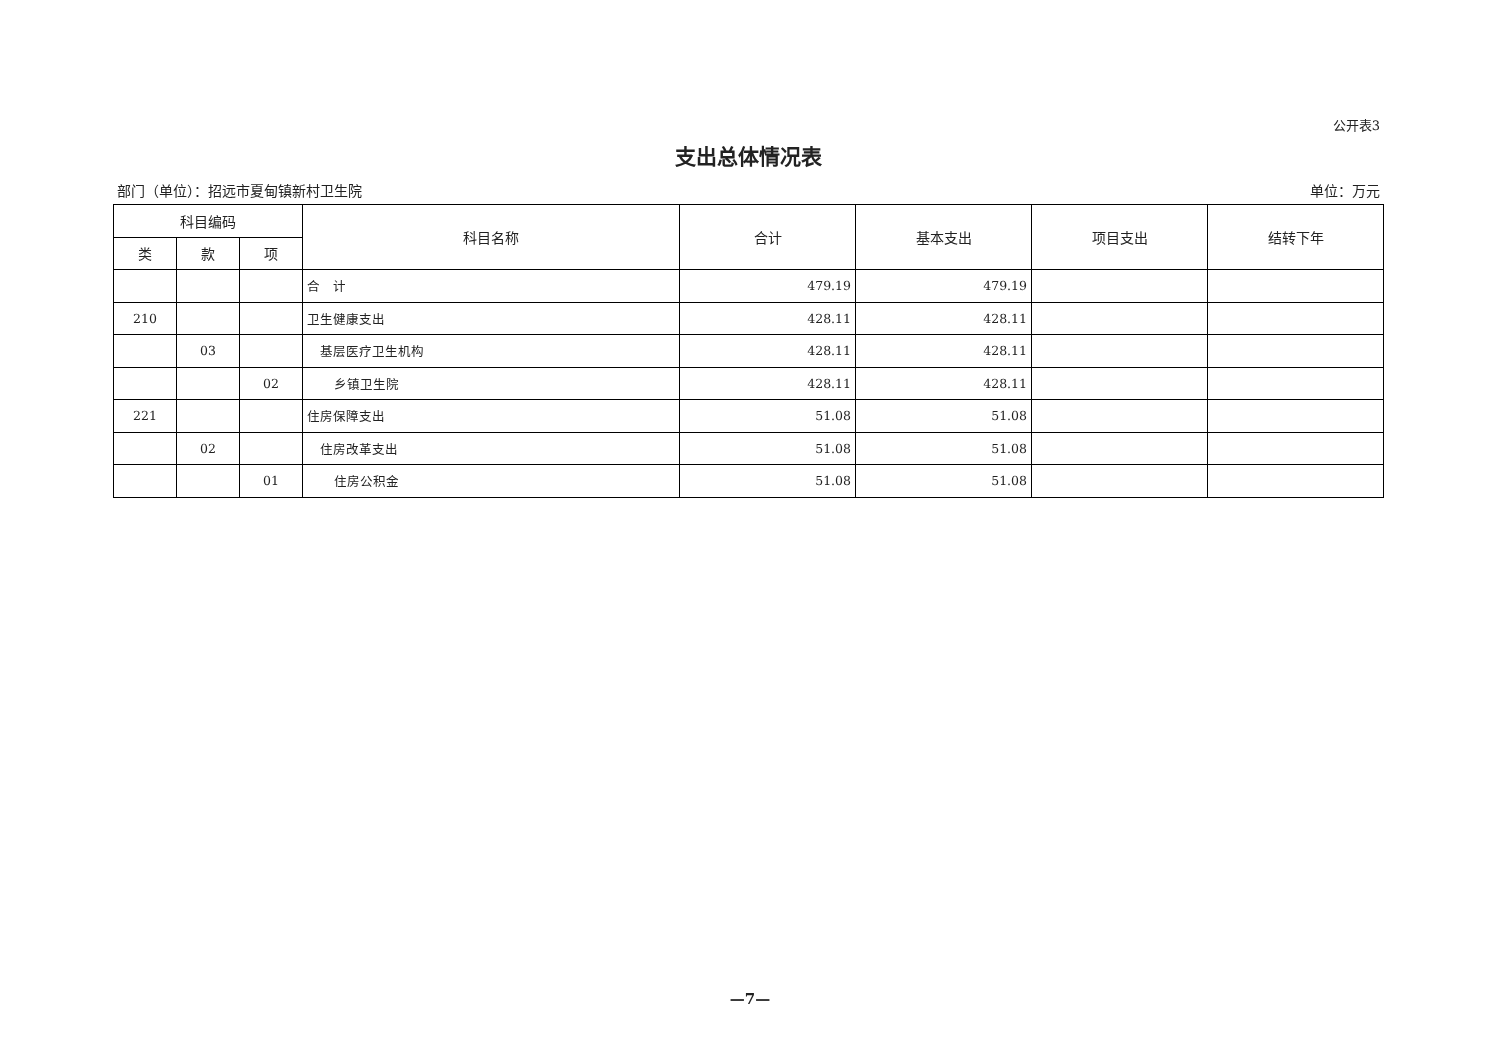公开表3
支出总体情况表
部门（单位）：招远市夏甸镇新村卫生院 单位：万元
| 科目编码 | | | 科目名称 | 合计 | 基本支出 | 项目支出 | 结转下年 |
| --- | --- | --- | --- | --- | --- | --- | --- |
| 类 | 款 | 项 | | | | | |
| | | | 合 计 | 479.19 | 479.19 | | |
| 210 | | | 卫生健康支出 | 428.11 | 428.11 | | |
| | 03 | | 基层医疗卫生机构 | 428.11 | 428.11 | | |
| | | 02 | 乡镇卫生院 | 428.11 | 428.11 | | |
| 221 | | | 住房保障支出 | 51.08 | 51.08 | | |
| | 02 | | 住房改革支出 | 51.08 | 51.08 | | |
| | | 01 | 住房公积金 | 51.08 | 51.08 | | |
—7—